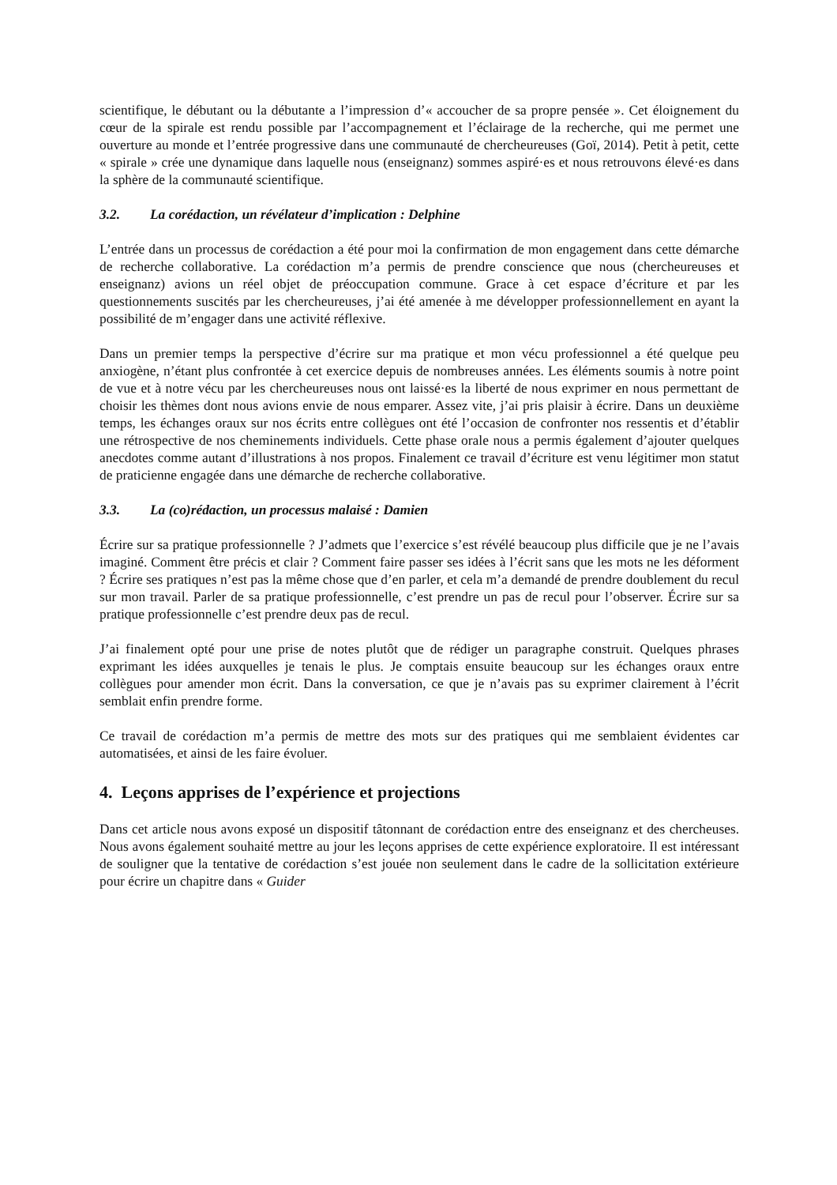scientifique, le débutant ou la débutante a l’impression d’« accoucher de sa propre pensée ». Cet éloignement du cœur de la spirale est rendu possible par l’accompagnement et l’éclairage de la recherche, qui me permet une ouverture au monde et l’entrée progressive dans une communauté de chercheureuses (Goï, 2014). Petit à petit, cette « spirale » crée une dynamique dans laquelle nous (enseignanz) sommes aspiré·es et nous retrouvons élevé·es dans la sphère de la communauté scientifique.
3.2. La corédaction, un révélateur d’implication : Delphine
L’entrée dans un processus de corédaction a été pour moi la confirmation de mon engagement dans cette démarche de recherche collaborative. La corédaction m’a permis de prendre conscience que nous (chercheureuses et enseignanz) avions un réel objet de préoccupation commune. Grace à cet espace d’écriture et par les questionnements suscités par les chercheureuses, j’ai été amenée à me développer professionnellement en ayant la possibilité de m’engager dans une activité réflexive.
Dans un premier temps la perspective d’écrire sur ma pratique et mon vécu professionnel a été quelque peu anxiogène, n’étant plus confrontée à cet exercice depuis de nombreuses années. Les éléments soumis à notre point de vue et à notre vécu par les chercheureuses nous ont laissé·es la liberté de nous exprimer en nous permettant de choisir les thèmes dont nous avions envie de nous emparer. Assez vite, j’ai pris plaisir à écrire. Dans un deuxième temps, les échanges oraux sur nos écrits entre collègues ont été l’occasion de confronter nos ressentis et d’établir une rétrospective de nos cheminements individuels. Cette phase orale nous a permis également d’ajouter quelques anecdotes comme autant d’illustrations à nos propos. Finalement ce travail d’écriture est venu légitimer mon statut de praticienne engagée dans une démarche de recherche collaborative.
3.3. La (co)rédaction, un processus malaisé : Damien
Écrire sur sa pratique professionnelle ? J’admets que l’exercice s’est révélé beaucoup plus difficile que je ne l’avais imaginé. Comment être précis et clair ? Comment faire passer ses idées à l’écrit sans que les mots ne les déforment ? Écrire ses pratiques n’est pas la même chose que d’en parler, et cela m’a demandé de prendre doublement du recul sur mon travail. Parler de sa pratique professionnelle, c’est prendre un pas de recul pour l’observer. Écrire sur sa pratique professionnelle c’est prendre deux pas de recul.
J’ai finalement opté pour une prise de notes plutôt que de rédiger un paragraphe construit. Quelques phrases exprimant les idées auxquelles je tenais le plus. Je comptais ensuite beaucoup sur les échanges oraux entre collègues pour amender mon écrit. Dans la conversation, ce que je n’avais pas su exprimer clairement à l’écrit semblait enfin prendre forme.
Ce travail de corédaction m’a permis de mettre des mots sur des pratiques qui me semblaient évidentes car automatisées, et ainsi de les faire évoluer.
4. Leçons apprises de l’expérience et projections
Dans cet article nous avons exposé un dispositif tâtonnant de corédaction entre des enseignanz et des chercheuses. Nous avons également souhaité mettre au jour les leçons apprises de cette expérience exploratoire. Il est intéressant de souligner que la tentative de corédaction s’est jouée non seulement dans le cadre de la sollicitation extérieure pour écrire un chapitre dans « Guider